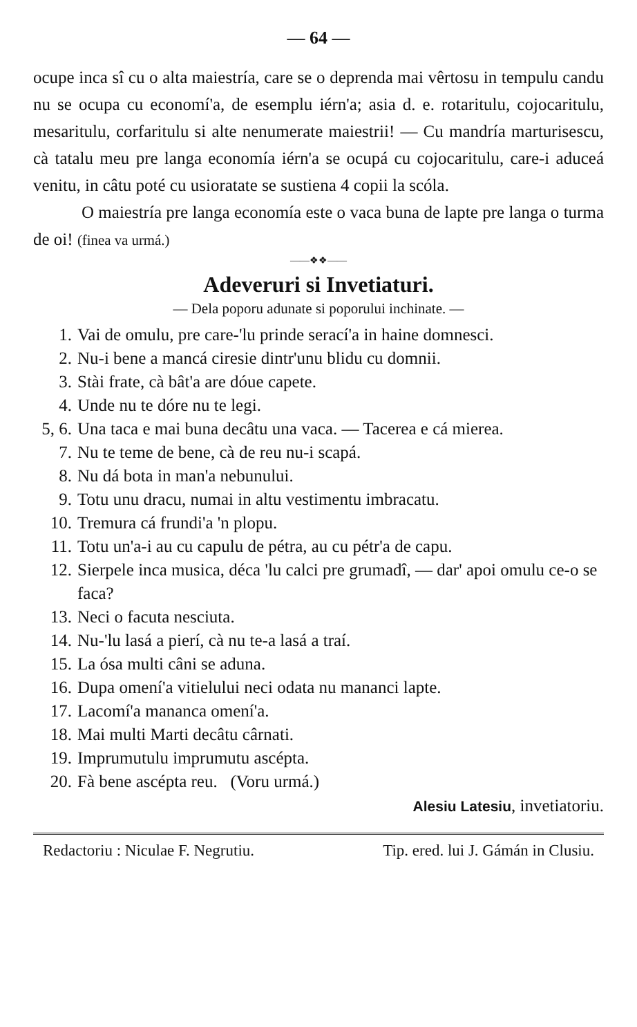— 64 —
ocupe inca sî cu o alta maiestría, care se o deprenda mai vêrtosu in tempulu candu nu se ocupa cu economí'a, de esemplu iérn'a; asia d. e. rotaritulu, cojocaritulu, mesaritulu, corfaritulu si alte nenumerate maiestrii! — Cu mandría marturisescu, cà tatalu meu pre langa economía iérn'a se ocupá cu cojocaritulu, care-i aduceá venitu, in câtu poté cu usioratate se sustiena 4 copii la scóla.
O maiestría pre langa economía este o vaca buna de lapte pre langa o turma de oi! (finea va urmá.)
——❖❖——
Adeveruri si Invetiaturi.
— Dela poporu adunate si poporului inchinate. —
1. Vai de omulu, pre care-'lu prinde serací'a in haine domnesci.
2. Nu-i bene a mancá ciresie dintr'unu blidu cu domnii.
3. Stài frate, cà bât'a are dóue capete.
4. Unde nu te dóre nu te legi.
5, 6. Una taca e mai buna decâtu una vaca. — Tacerea e cá mierea.
7. Nu te teme de bene, cà de reu nu-i scapá.
8. Nu dá bota in man'a nebunului.
9. Totu unu dracu, numai in altu vestimentu imbracatu.
10. Tremura cá frundi'a 'n plopu.
11. Totu un'a-i au cu capulu de pétra, au cu pétr'a de capu.
12. Sierpele inca musica, déca 'lu calci pre grumadî, — dar' apoi omulu ce-o se faca?
13. Neci o facuta nesciuta.
14. Nu-'lu lasá a pierí, cà nu te-a lasá a traí.
15. La ósa multi câni se aduna.
16. Dupa omení'a vitielului neci odata nu mananci lapte.
17. Lacomí'a mananca omení'a.
18. Mai multi Marti decâtu cârnati.
19. Imprumutulu imprumutu ascépta.
20. Fà bene ascépta reu. (Voru urmá.)
Alesiu Latesiu, invetiatoriu.
Redactoriu : Niculae F. Negrutiu. Tip. ered. lui J. Gámán in Clusiu.